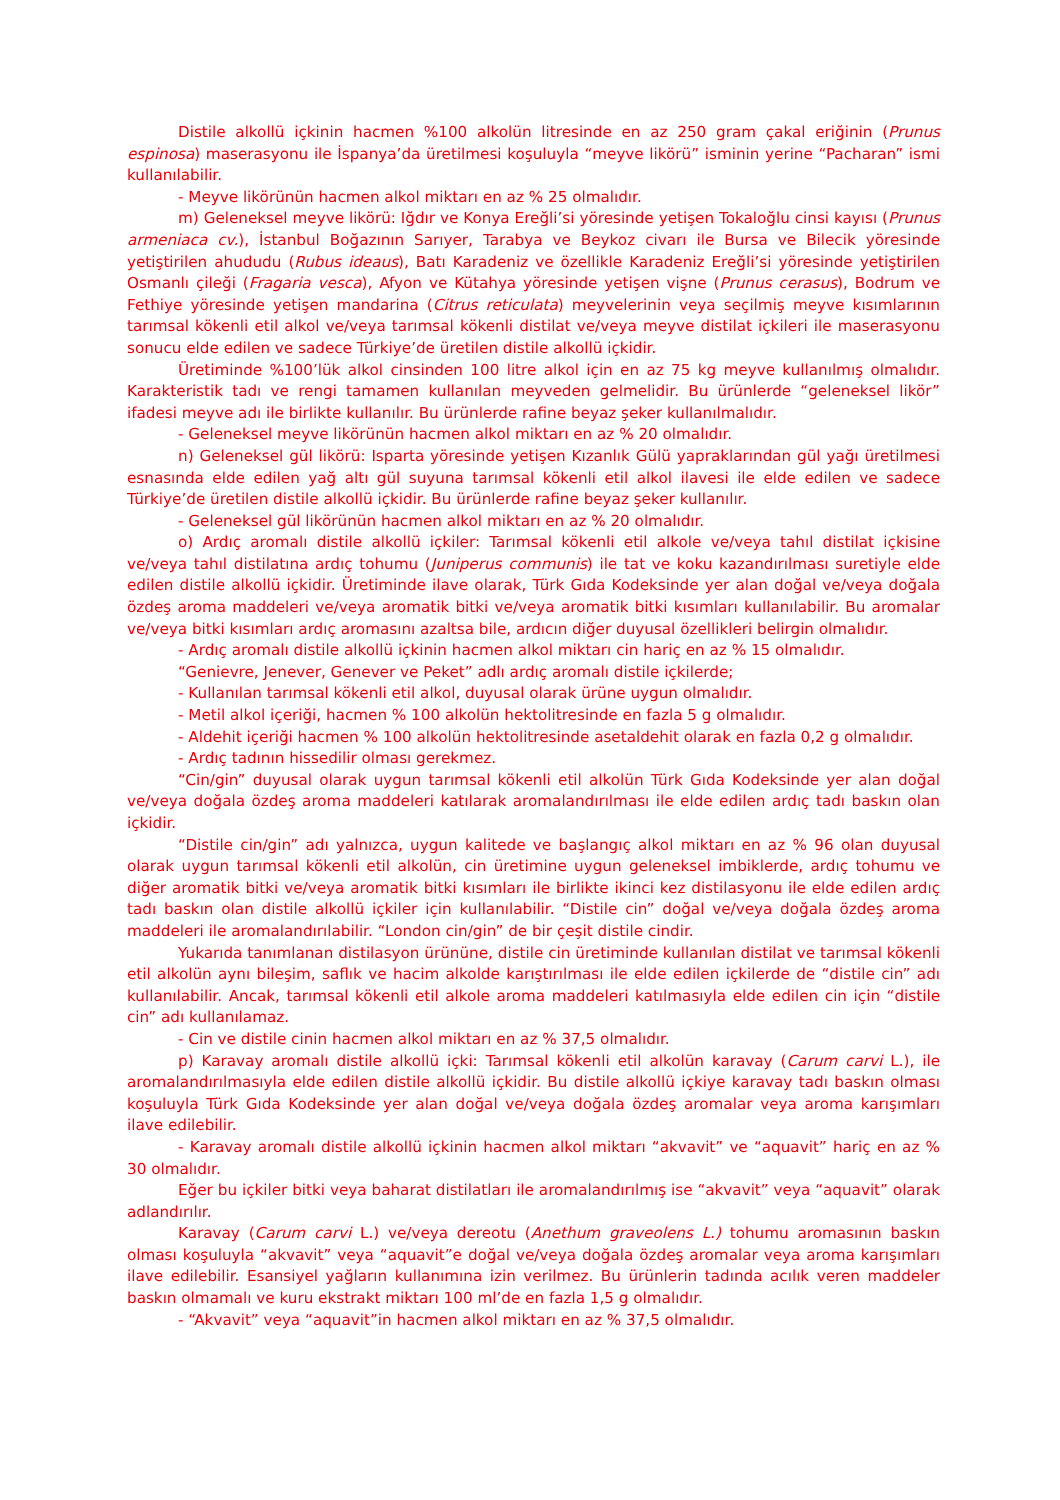Distile alkollü içkinin hacmen %100 alkolün litresinde en az 250 gram çakal eriğinin (Prunus espinosa) maserasyonu ile İspanya’da üretilmesi koşuluyla “meyve likörü” isminin yerine “Pacharan” ismi kullanılabilir.
- Meyve likörünün hacmen alkol miktarı en az % 25 olmalıdır.
m) Geleneksel meyve likörü: Iğdır ve Konya Ereğli’si yöresinde yetişen Tokaloğlu cinsi kayısı (Prunus armeniaca cv.), İstanbul Boğazının Sarıyer, Tarabya ve Beykoz civarı ile Bursa ve Bilecik yöresinde yetiştirilen ahududu (Rubus ideaus), Batı Karadeniz ve özellikle Karadeniz Ereğli’si yöresinde yetiştirilen Osmanlı çileği (Fragaria vesca), Afyon ve Kütahya yöresinde yetişen vişne (Prunus cerasus), Bodrum ve Fethiye yöresinde yetişen mandarina (Citrus reticulata) meyvelerinin veya seçilmiş meyve kısımlarının tarımsal kökenli etil alkol ve/veya tarımsal kökenli distilat ve/veya meyve distilat içkileri ile maserasyonu sonucu elde edilen ve sadece Türkiye’de üretilen distile alkollü içkidir.
Üretiminde %100’lük alkol cinsinden 100 litre alkol için en az 75 kg meyve kullanılmış olmalıdır. Karakteristik tadı ve rengi tamamen kullanılan meyveden gelmelidir. Bu ürünlerde “geleneksel likör” ifadesi meyve adı ile birlikte kullanılır. Bu ürünlerde rafine beyaz şeker kullanılmalıdır.
- Geleneksel meyve likörünün hacmen alkol miktarı en az % 20 olmalıdır.
n) Geleneksel gül likörü: Isparta yöresinde yetişen Kızanlık Gülü yapraklarından gül yağı üretilmesi esnasında elde edilen yağ altı gül suyuna tarımsal kökenli etil alkol ilavesi ile elde edilen ve sadece Türkiye’de üretilen distile alkollü içkidir. Bu ürünlerde rafine beyaz şeker kullanılır.
- Geleneksel gül likörünün hacmen alkol miktarı en az % 20 olmalıdır.
o) Ardıç aromalı distile alkollü içkiler: Tarımsal kökenli etil alkole ve/veya tahıl distilat içkisine ve/veya tahıl distilatına ardıç tohumu (Juniperus communis) ile tat ve koku kazandırılması suretiyle elde edilen distile alkollü içkidir. Üretiminde ilave olarak, Türk Gıda Kodeksinde yer alan doğal ve/veya doğala özdeş aroma maddeleri ve/veya aromatik bitki ve/veya aromatik bitki kısımları kullanılabilir. Bu aromalar ve/veya bitki kısımları ardıç aromasını azaltsa bile, ardıcın diğer duyusal özellikleri belirgin olmalıdır.
- Ardıç aromalı distile alkollü içkinin hacmen alkol miktarı cin hariç en az % 15 olmalıdır.
“Genievre, Jenever, Genever ve Peket” adlı ardıç aromalı distile içkilerde;
- Kullanılan tarımsal kökenli etil alkol, duyusal olarak ürüne uygun olmalıdır.
- Metil alkol içeriği, hacmen % 100 alkolün hektolitresinde en fazla 5 g olmalıdır.
- Aldehit içeriği hacmen % 100 alkolün hektolitresinde asetaldehit olarak en fazla 0,2 g olmalıdır.
- Ardıç tadının hissedilir olması gerekmez.
“Cin/gin” duyusal olarak uygun tarımsal kökenli etil alkolün Türk Gıda Kodeksinde yer alan doğal ve/veya doğala özdeş aroma maddeleri katılarak aromalandırılması ile elde edilen ardıç tadı baskın olan içkidir.
“Distile cin/gin” adı yalnızca, uygun kalitede ve başlangıç alkol miktarı en az % 96 olan duyusal olarak uygun tarımsal kökenli etil alkolün, cin üretimine uygun geleneksel imbiklerde, ardıç tohumu ve diğer aromatik bitki ve/veya aromatik bitki kısımları ile birlikte ikinci kez distilasyonu ile elde edilen ardıç tadı baskın olan distile alkollü içkiler için kullanılabilir. “Distile cin” doğal ve/veya doğala özdeş aroma maddeleri ile aromalandırılabilir. “London cin/gin” de bir çeşit distile cindir.
Yukarıda tanımlanan distilasyon ürününe, distile cin üretiminde kullanılan distilat ve tarımsal kökenli etil alkolün aynı bileşim, saflık ve hacim alkolde karıştırılması ile elde edilen içkilerde de “distile cin” adı kullanılabilir. Ancak, tarımsal kökenli etil alkole aroma maddeleri katılmasıyla elde edilen cin için “distile cin” adı kullanılamaz.
- Cin ve distile cinin hacmen alkol miktarı en az % 37,5 olmalıdır.
p) Karavay aromalı distile alkollü içki: Tarımsal kökenli etil alkolün karavay (Carum carvi L.), ile aromalandırılmasıyla elde edilen distile alkollü içkidir. Bu distile alkollü içkiye karavay tadı baskın olması koşuluyla Türk Gıda Kodeksinde yer alan doğal ve/veya doğala özdeş aromalar veya aroma karışımları ilave edilebilir.
- Karavay aromalı distile alkollü içkinin hacmen alkol miktarı “akvavit” ve “aquavit” hariç en az % 30 olmalıdır.
Eğer bu içkiler bitki veya baharat distilatları ile aromalandırılmış ise “akvavit” veya “aquavit” olarak adlandırılır.
Karavay (Carum carvi L.) ve/veya dereotu (Anethum graveolens L.) tohumu aromasının baskın olması koşuluyla “akvavit” veya “aquavit”e doğal ve/veya doğala özdeş aromalar veya aroma karışımları ilave edilebilir. Esansiyel yağların kullanımına izin verilmez. Bu ürünlerin tadında acılık veren maddeler baskın olmamalı ve kuru ekstrakt miktarı 100 ml’de en fazla 1,5 g olmalıdır.
- “Akvavit” veya “aquavit”in hacmen alkol miktarı en az % 37,5 olmalıdır.